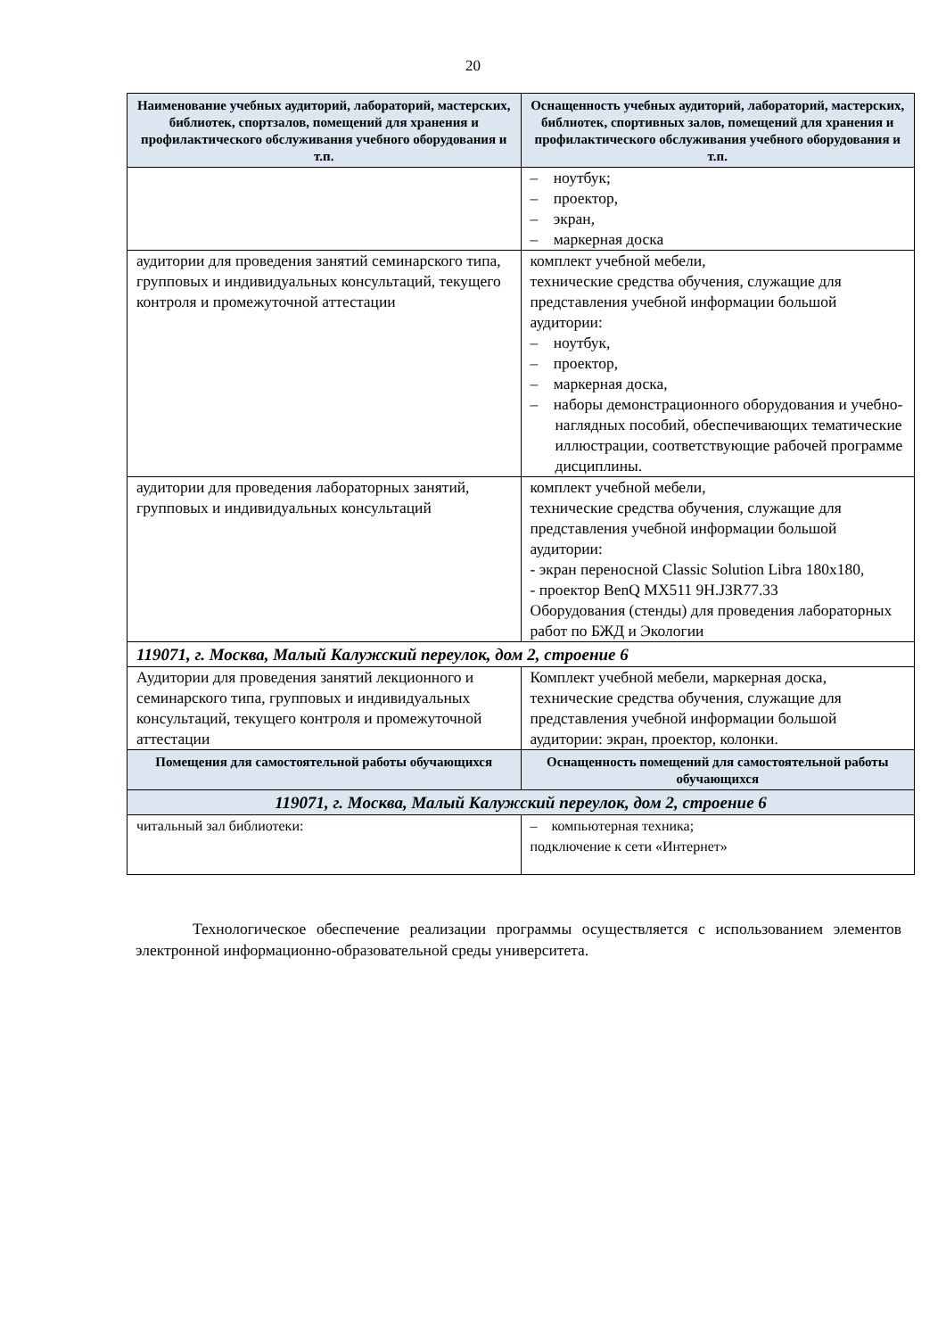20
| Наименование учебных аудиторий, лабораторий, мастерских, библиотек, спортзалов, помещений для хранения и профилактического обслуживания учебного оборудования и т.п. | Оснащенность учебных аудиторий, лабораторий, мастерских, библиотек, спортивных залов, помещений для хранения и профилактического обслуживания учебного оборудования и т.п. |
| --- | --- |
| | – ноутбук; – проектор, – экран, – маркерная доска |
| аудитории для проведения занятий семинарского типа, групповых и индивидуальных консультаций, текущего контроля и промежуточной аттестации | комплект учебной мебели, технические средства обучения, служащие для представления учебной информации большой аудитории: – ноутбук, – проектор, – маркерная доска, – наборы демонстрационного оборудования и учебно-наглядных пособий, обеспечивающих тематические иллюстрации, соответствующие рабочей программе дисциплины. |
| аудитории для проведения лабораторных занятий, групповых и индивидуальных консультаций | комплект учебной мебели, технические средства обучения, служащие для представления учебной информации большой аудитории: - экран переносной Classic Solution Libra 180x180, - проектор BenQ MX511 9H.J3R77.33 Оборудования (стенды) для проведения лабораторных работ по БЖД и Экологии |
| 119071, г. Москва, Малый Калужский переулок, дом 2, строение 6 | |
| Аудитории для проведения занятий лекционного и семинарского типа, групповых и индивидуальных консультаций, текущего контроля и промежуточной аттестации | Комплект учебной мебели, маркерная доска, технические средства обучения, служащие для представления учебной информации большой аудитории: экран, проектор, колонки. |
| Помещения для самостоятельной работы обучающихся | Оснащенность помещений для самостоятельной работы обучающихся |
| 119071, г. Москва, Малый Калужский переулок, дом 2, строение 6 | |
| читальный зал библиотеки: | – компьютерная техника; подключение к сети «Интернет» |
Технологическое обеспечение реализации программы осуществляется с использованием элементов электронной информационно-образовательной среды университета.